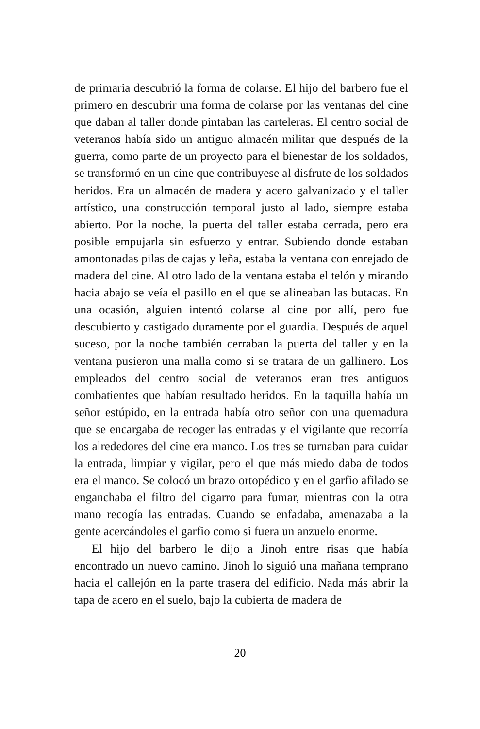de primaria descubrió la forma de colarse. El hijo del barbero fue el primero en descubrir una forma de colarse por las ventanas del cine que daban al taller donde pintaban las carteleras. El centro social de veteranos había sido un antiguo almacén militar que después de la guerra, como parte de un proyecto para el bienestar de los soldados, se transformó en un cine que contribuyese al disfrute de los soldados heridos. Era un almacén de madera y acero galvanizado y el taller artístico, una construcción temporal justo al lado, siempre estaba abierto. Por la noche, la puerta del taller estaba cerrada, pero era posible empujarla sin esfuerzo y entrar. Subiendo donde estaban amontonadas pilas de cajas y leña, estaba la ventana con enrejado de madera del cine. Al otro lado de la ventana estaba el telón y mirando hacia abajo se veía el pasillo en el que se alineaban las butacas. En una ocasión, alguien intentó colarse al cine por allí, pero fue descubierto y castigado duramente por el guardia. Después de aquel suceso, por la noche también cerraban la puerta del taller y en la ventana pusieron una malla como si se tratara de un gallinero. Los empleados del centro social de veteranos eran tres antiguos combatientes que habían resultado heridos. En la taquilla había un señor estúpido, en la entrada había otro señor con una quemadura que se encargaba de recoger las entradas y el vigilante que recorría los alrededores del cine era manco. Los tres se turnaban para cuidar la entrada, limpiar y vigilar, pero el que más miedo daba de todos era el manco. Se colocó un brazo ortopédico y en el garfio afilado se enganchaba el filtro del cigarro para fumar, mientras con la otra mano recogía las entradas. Cuando se enfadaba, amenazaba a la gente acercándoles el garfio como si fuera un anzuelo enorme.
El hijo del barbero le dijo a Jinoh entre risas que había encontrado un nuevo camino. Jinoh lo siguió una mañana temprano hacia el callejón en la parte trasera del edificio. Nada más abrir la tapa de acero en el suelo, bajo la cubierta de madera de
20